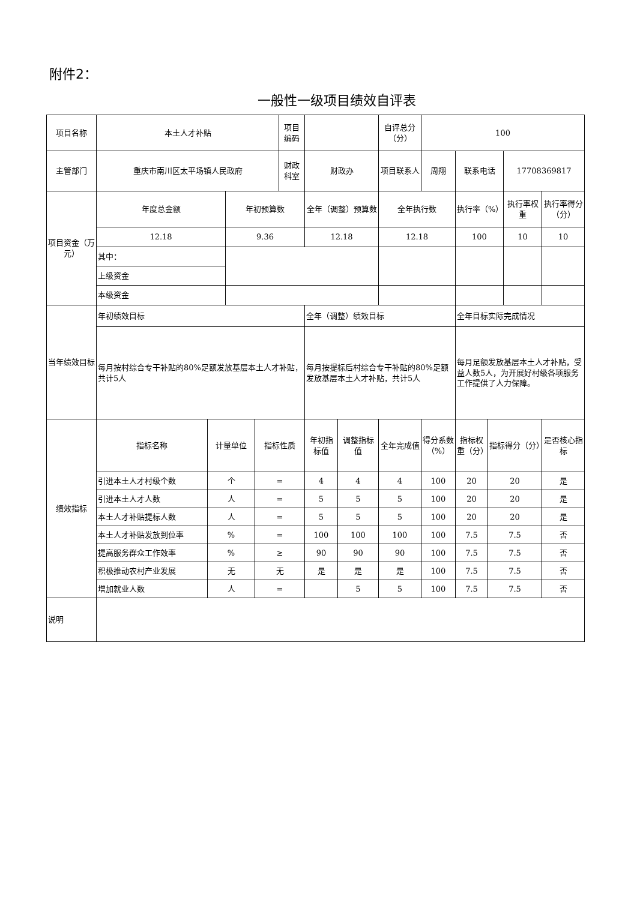附件2：
一般性一级项目绩效自评表
| 项目名称 | 本土人才补贴 | | | | 项目编码 | | | 自评总分（分） | 100 | | | | |
| 主管部门 | 重庆市南川区太平场镇人民政府 | | | | 财政科室 | 财政办 | | 项目联系人 | 周翔 | 联系电话 | | 17708369817 | |
| 项目资金（万元） | 年度总金额 | | 年初预算数 | | | 全年（调整）预算数 | | 全年执行数 | | 执行率（%） | | 执行率权重 | 执行率得分（分） |
| | 12.18 | | 9.36 | | | 12.18 | | 12.18 | | 100 | | 10 | 10 |
| | 其中： | | | | | | | | | | | | |
| | 上级资金 | | | | | | | | | | | | |
| | 本级资金 | | | | | | | | | | | | |
| 当年绩效目标 | 年初绩效目标 | | | | | 全年（调整）绩效目标 | | | | 全年目标实际完成情况 | | | |
| | 每月按村综合专干补贴的80%足额发放基层本土人才补贴，共计5人 | | | | | 每月按提标后村综合专干补贴的80%足额发放基层本土人才补贴，共计5人 | | | | 每月足额发放基层本土人才补贴，受益人数5人，为开展好村级各项服务工作提供了人力保障。 | | | |
| 绩效指标 | 指标名称 | 计量单位 | | 指标性质 | | 年初指标值 | 调整指标值 | 全年完成值 | 得分系数（%） | 指标权重（分） | 指标得分（分） | | 是否核心指标 |
| | 引进本土人才村级个数 | 个 | | = | | 4 | 4 | 4 | 100 | 20 | 20 | | 是 |
| | 引进本土人才人数 | 人 | | = | | 5 | 5 | 5 | 100 | 20 | 20 | | 是 |
| | 本土人才补贴提标人数 | 人 | | = | | 5 | 5 | 5 | 100 | 20 | 20 | | 是 |
| | 本土人才补贴发放到位率 | % | | = | | 100 | 100 | 100 | 100 | 7.5 | 7.5 | | 否 |
| | 提高服务群众工作效率 | % | | ≥ | | 90 | 90 | 90 | 100 | 7.5 | 7.5 | | 否 |
| | 积极推动农村产业发展 | 无 | | 无 | | 是 | 是 | 是 | 100 | 7.5 | 7.5 | | 否 |
| | 增加就业人数 | 人 | | = | | | 5 | 5 | 100 | 7.5 | 7.5 | | 否 |
| 说明 | | | | | | | | | | | | | |